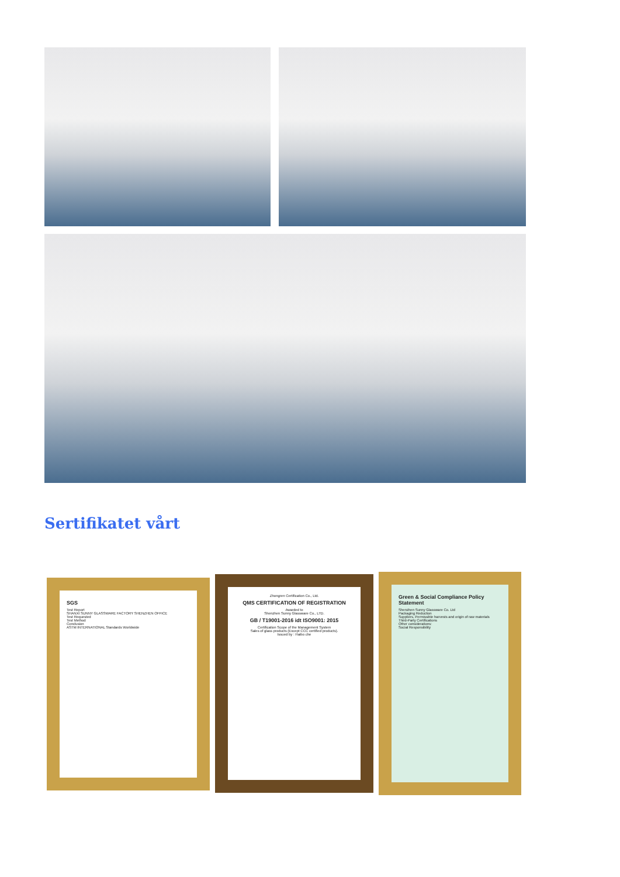Sertifikatet vårt
SGS
Test Report
SHANXI SUNNY GLASSWARE FACTORY SHENZHEN OFFICE
Test Requested
Test Method
Conclusion
ASTM INTERNATIONAL Standards Worldwide
Zhongren Certification Co., Ltd.
QMS CERTIFICATION OF REGISTRATION
Awarded to
Shenzhen Sunny Glassware Co., LTD.
GB / T19001-2016 idt ISO9001: 2015
Certification Scope of the Management System
Sales of glass products (Except CCC certified products).
Issued by : Haibo che
Green & Social Compliance Policy Statement
Shenzhen Sunny Glassware Co. Ltd
Packaging Reduction
Suppliers, Permissible harvests and origin of raw materials
Third-Party Certifications
Other considerations:
Social Responsibility